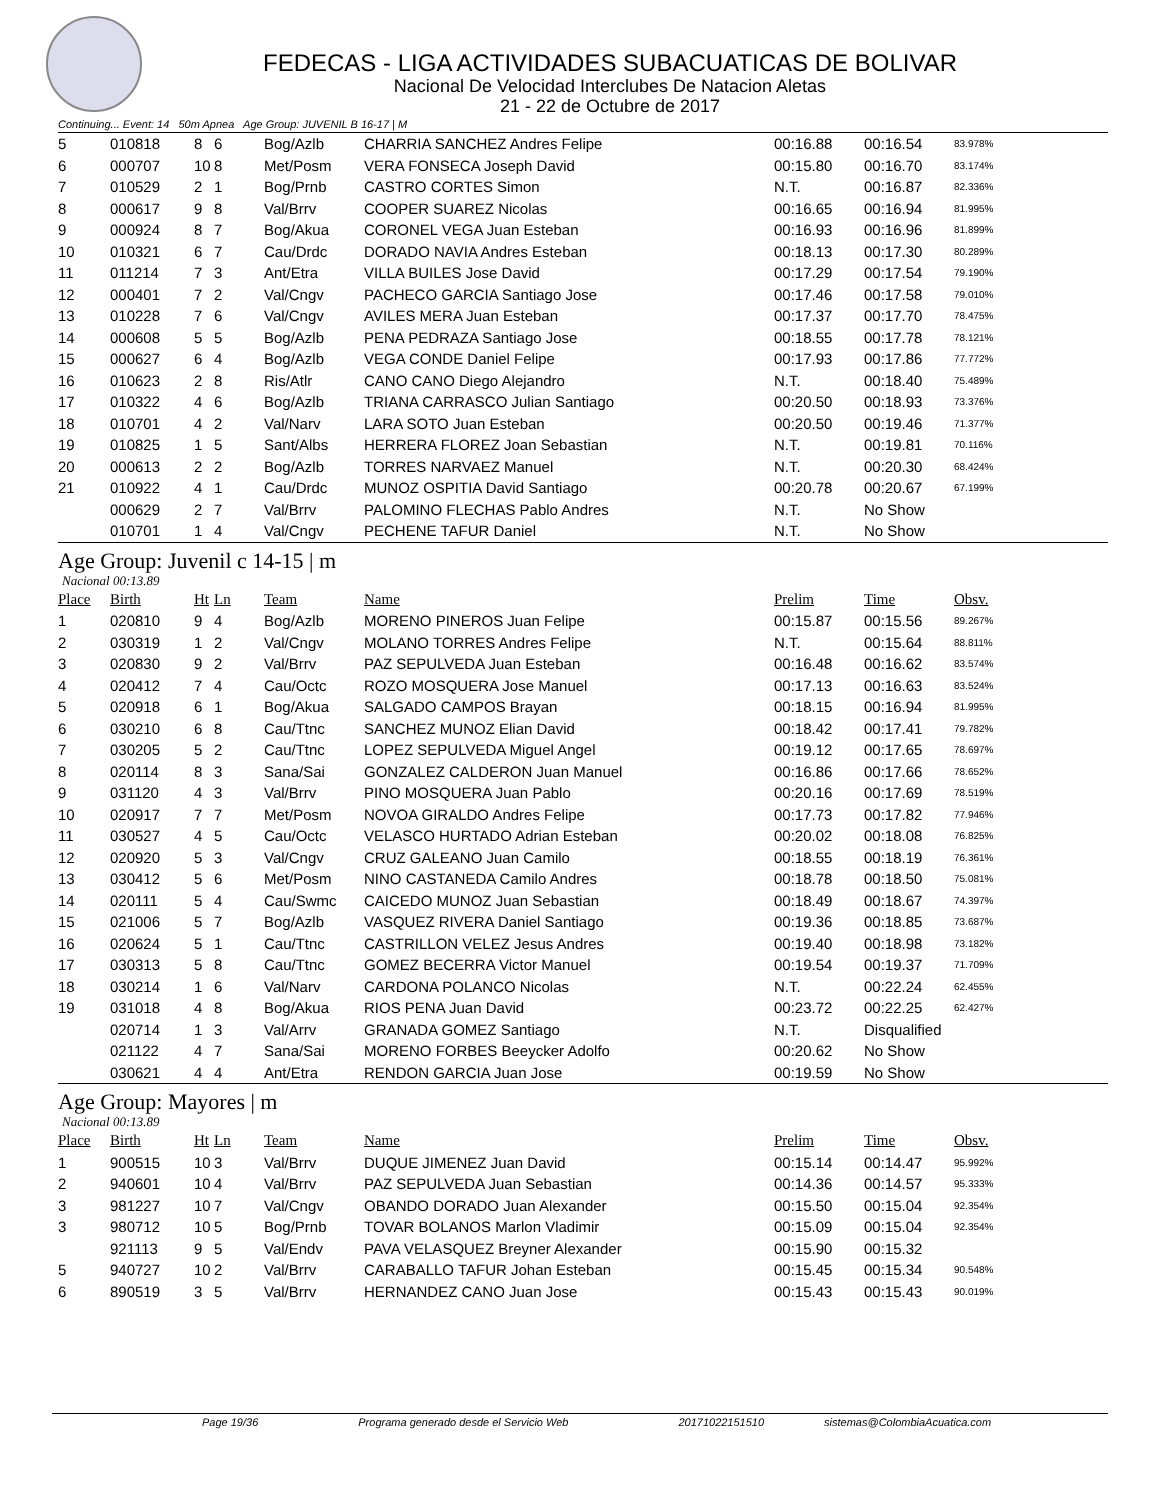FEDECAS - LIGA ACTIVIDADES SUBACUATICAS DE BOLIVAR
Nacional De Velocidad Interclubes De Natacion Aletas
21 - 22 de Octubre de 2017
Continuing... Event: 14 50m Apnea Age Group: JUVENIL B 16-17 | M
| 5 | 010818 | 8 | 6 | Bog/Azlb | CHARRIA SANCHEZ Andres Felipe | 00:16.88 | 00:16.54 | 83.978% |
| 6 | 000707 | 10 | 8 | Met/Posm | VERA FONSECA Joseph David | 00:15.80 | 00:16.70 | 83.174% |
| 7 | 010529 | 2 | 1 | Bog/Prnb | CASTRO CORTES Simon | N.T. | 00:16.87 | 82.336% |
| 8 | 000617 | 9 | 8 | Val/Brrv | COOPER SUAREZ Nicolas | 00:16.65 | 00:16.94 | 81.995% |
| 9 | 000924 | 8 | 7 | Bog/Akua | CORONEL VEGA Juan Esteban | 00:16.93 | 00:16.96 | 81.899% |
| 10 | 010321 | 6 | 7 | Cau/Drdc | DORADO NAVIA Andres Esteban | 00:18.13 | 00:17.30 | 80.289% |
| 11 | 011214 | 7 | 3 | Ant/Etra | VILLA BUILES Jose David | 00:17.29 | 00:17.54 | 79.190% |
| 12 | 000401 | 7 | 2 | Val/Cngv | PACHECO GARCIA Santiago Jose | 00:17.46 | 00:17.58 | 79.010% |
| 13 | 010228 | 7 | 6 | Val/Cngv | AVILES MERA Juan Esteban | 00:17.37 | 00:17.70 | 78.475% |
| 14 | 000608 | 5 | 5 | Bog/Azlb | PENA PEDRAZA Santiago Jose | 00:18.55 | 00:17.78 | 78.121% |
| 15 | 000627 | 6 | 4 | Bog/Azlb | VEGA CONDE Daniel Felipe | 00:17.93 | 00:17.86 | 77.772% |
| 16 | 010623 | 2 | 8 | Ris/Atlr | CANO CANO Diego Alejandro | N.T. | 00:18.40 | 75.489% |
| 17 | 010322 | 4 | 6 | Bog/Azlb | TRIANA CARRASCO Julian Santiago | 00:20.50 | 00:18.93 | 73.376% |
| 18 | 010701 | 4 | 2 | Val/Narv | LARA SOTO Juan Esteban | 00:20.50 | 00:19.46 | 71.377% |
| 19 | 010825 | 1 | 5 | Sant/Albs | HERRERA FLOREZ Joan Sebastian | N.T. | 00:19.81 | 70.116% |
| 20 | 000613 | 2 | 2 | Bog/Azlb | TORRES NARVAEZ Manuel | N.T. | 00:20.30 | 68.424% |
| 21 | 010922 | 4 | 1 | Cau/Drdc | MUNOZ OSPITIA David Santiago | 00:20.78 | 00:20.67 | 67.199% |
| | 000629 | 2 | 7 | Val/Brrv | PALOMINO FLECHAS Pablo Andres | N.T. | No Show | |
| | 010701 | 1 | 4 | Val/Cngv | PECHENE TAFUR Daniel | N.T. | No Show | |
Age Group: Juvenil c 14-15 | m
Nacional 00:13.89
| Place | Birth | Ht | Ln | Team | Name | Prelim | Time | Obsv. |
| --- | --- | --- | --- | --- | --- | --- | --- | --- |
| 1 | 020810 | 9 | 4 | Bog/Azlb | MORENO PINEROS Juan Felipe | 00:15.87 | 00:15.56 | 89.267% |
| 2 | 030319 | 1 | 2 | Val/Cngv | MOLANO TORRES Andres Felipe | N.T. | 00:15.64 | 88.811% |
| 3 | 020830 | 9 | 2 | Val/Brrv | PAZ SEPULVEDA Juan Esteban | 00:16.48 | 00:16.62 | 83.574% |
| 4 | 020412 | 7 | 4 | Cau/Octc | ROZO MOSQUERA Jose Manuel | 00:17.13 | 00:16.63 | 83.524% |
| 5 | 020918 | 6 | 1 | Bog/Akua | SALGADO CAMPOS Brayan | 00:18.15 | 00:16.94 | 81.995% |
| 6 | 030210 | 6 | 8 | Cau/Ttnc | SANCHEZ MUNOZ Elian David | 00:18.42 | 00:17.41 | 79.782% |
| 7 | 030205 | 5 | 2 | Cau/Ttnc | LOPEZ SEPULVEDA Miguel Angel | 00:19.12 | 00:17.65 | 78.697% |
| 8 | 020114 | 8 | 3 | Sana/Sai | GONZALEZ CALDERON Juan Manuel | 00:16.86 | 00:17.66 | 78.652% |
| 9 | 031120 | 4 | 3 | Val/Brrv | PINO MOSQUERA Juan Pablo | 00:20.16 | 00:17.69 | 78.519% |
| 10 | 020917 | 7 | 7 | Met/Posm | NOVOA GIRALDO Andres Felipe | 00:17.73 | 00:17.82 | 77.946% |
| 11 | 030527 | 4 | 5 | Cau/Octc | VELASCO HURTADO Adrian Esteban | 00:20.02 | 00:18.08 | 76.825% |
| 12 | 020920 | 5 | 3 | Val/Cngv | CRUZ GALEANO Juan Camilo | 00:18.55 | 00:18.19 | 76.361% |
| 13 | 030412 | 5 | 6 | Met/Posm | NINO CASTANEDA Camilo Andres | 00:18.78 | 00:18.50 | 75.081% |
| 14 | 020111 | 5 | 4 | Cau/Swmc | CAICEDO MUNOZ Juan Sebastian | 00:18.49 | 00:18.67 | 74.397% |
| 15 | 021006 | 5 | 7 | Bog/Azlb | VASQUEZ RIVERA Daniel Santiago | 00:19.36 | 00:18.85 | 73.687% |
| 16 | 020624 | 5 | 1 | Cau/Ttnc | CASTRILLON VELEZ Jesus Andres | 00:19.40 | 00:18.98 | 73.182% |
| 17 | 030313 | 5 | 8 | Cau/Ttnc | GOMEZ BECERRA Victor Manuel | 00:19.54 | 00:19.37 | 71.709% |
| 18 | 030214 | 1 | 6 | Val/Narv | CARDONA POLANCO Nicolas | N.T. | 00:22.24 | 62.455% |
| 19 | 031018 | 4 | 8 | Bog/Akua | RIOS PENA Juan David | 00:23.72 | 00:22.25 | 62.427% |
| | 020714 | 1 | 3 | Val/Arrv | GRANADA GOMEZ Santiago | N.T. | Disqualified | |
| | 021122 | 4 | 7 | Sana/Sai | MORENO FORBES Beeycker Adolfo | 00:20.62 | No Show | |
| | 030621 | 4 | 4 | Ant/Etra | RENDON GARCIA Juan Jose | 00:19.59 | No Show | |
Age Group: Mayores | m
Nacional 00:13.89
| Place | Birth | Ht | Ln | Team | Name | Prelim | Time | Obsv. |
| --- | --- | --- | --- | --- | --- | --- | --- | --- |
| 1 | 900515 | 10 | 3 | Val/Brrv | DUQUE JIMENEZ Juan David | 00:15.14 | 00:14.47 | 95.992% |
| 2 | 940601 | 10 | 4 | Val/Brrv | PAZ SEPULVEDA Juan Sebastian | 00:14.36 | 00:14.57 | 95.333% |
| 3 | 981227 | 10 | 7 | Val/Cngv | OBANDO DORADO Juan Alexander | 00:15.50 | 00:15.04 | 92.354% |
| 3 | 980712 | 10 | 5 | Bog/Prnb | TOVAR BOLANOS Marlon Vladimir | 00:15.09 | 00:15.04 | 92.354% |
| | 921113 | 9 | 5 | Val/Endv | PAVA VELASQUEZ Breyner Alexander | 00:15.90 | 00:15.32 | |
| 5 | 940727 | 10 | 2 | Val/Brrv | CARABALLO TAFUR Johan Esteban | 00:15.45 | 00:15.34 | 90.548% |
| 6 | 890519 | 3 | 5 | Val/Brrv | HERNANDEZ CANO Juan Jose | 00:15.43 | 00:15.43 | 90.019% |
Page 19/36 Programa generado desde el Servicio Web 20171022151510 sistemas@ColombiaAcuatica.com